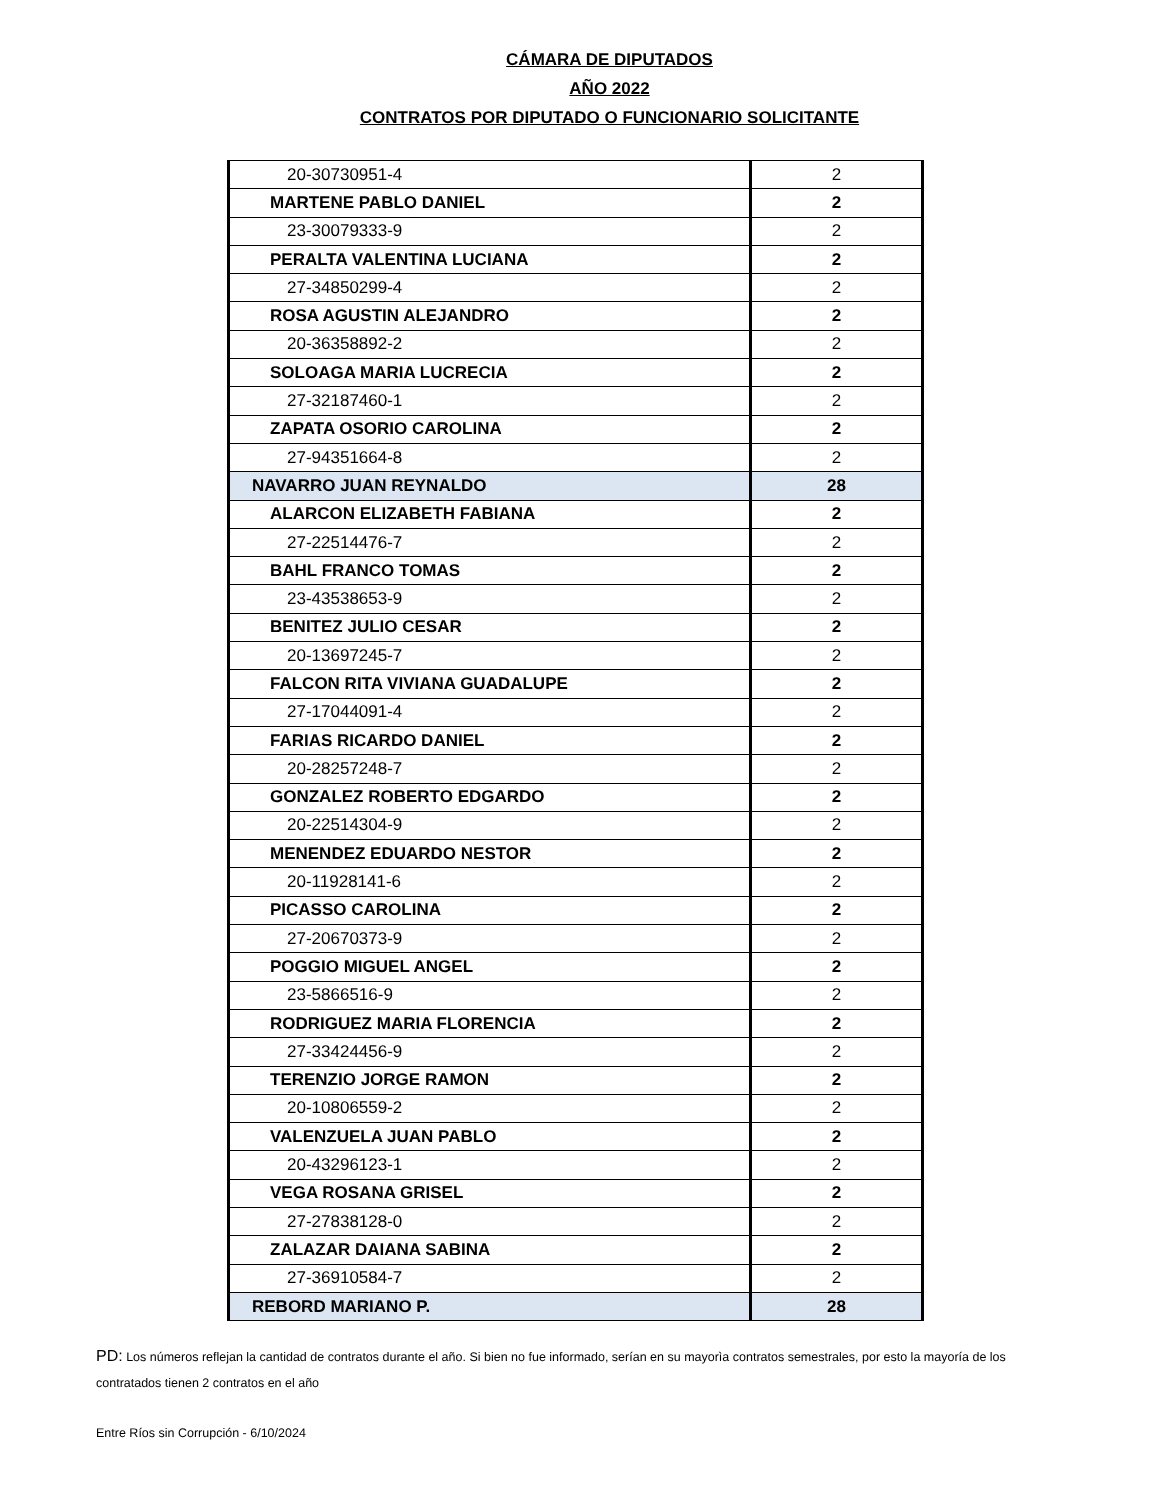CÁMARA DE DIPUTADOS
AÑO 2022
CONTRATOS POR DIPUTADO O FUNCIONARIO SOLICITANTE
| 20-30730951-4 | 2 |
| MARTENE PABLO DANIEL | 2 |
| 23-30079333-9 | 2 |
| PERALTA VALENTINA LUCIANA | 2 |
| 27-34850299-4 | 2 |
| ROSA AGUSTIN ALEJANDRO | 2 |
| 20-36358892-2 | 2 |
| SOLOAGA MARIA LUCRECIA | 2 |
| 27-32187460-1 | 2 |
| ZAPATA OSORIO CAROLINA | 2 |
| 27-94351664-8 | 2 |
| NAVARRO JUAN REYNALDO | 28 |
| ALARCON ELIZABETH FABIANA | 2 |
| 27-22514476-7 | 2 |
| BAHL FRANCO TOMAS | 2 |
| 23-43538653-9 | 2 |
| BENITEZ JULIO CESAR | 2 |
| 20-13697245-7 | 2 |
| FALCON RITA VIVIANA GUADALUPE | 2 |
| 27-17044091-4 | 2 |
| FARIAS RICARDO DANIEL | 2 |
| 20-28257248-7 | 2 |
| GONZALEZ ROBERTO EDGARDO | 2 |
| 20-22514304-9 | 2 |
| MENENDEZ EDUARDO NESTOR | 2 |
| 20-11928141-6 | 2 |
| PICASSO CAROLINA | 2 |
| 27-20670373-9 | 2 |
| POGGIO MIGUEL ANGEL | 2 |
| 23-5866516-9 | 2 |
| RODRIGUEZ MARIA FLORENCIA | 2 |
| 27-33424456-9 | 2 |
| TERENZIO JORGE RAMON | 2 |
| 20-10806559-2 | 2 |
| VALENZUELA JUAN PABLO | 2 |
| 20-43296123-1 | 2 |
| VEGA ROSANA GRISEL | 2 |
| 27-27838128-0 | 2 |
| ZALAZAR DAIANA SABINA | 2 |
| 27-36910584-7 | 2 |
| REBORD MARIANO P. | 28 |
PD: Los números reflejan la cantidad de contratos durante el año. Si bien no fue informado, serían en su mayorìa contratos semestrales, por esto la mayoría de los contratados tienen 2 contratos en el año
Entre Ríos sin Corrupción - 6/10/2024